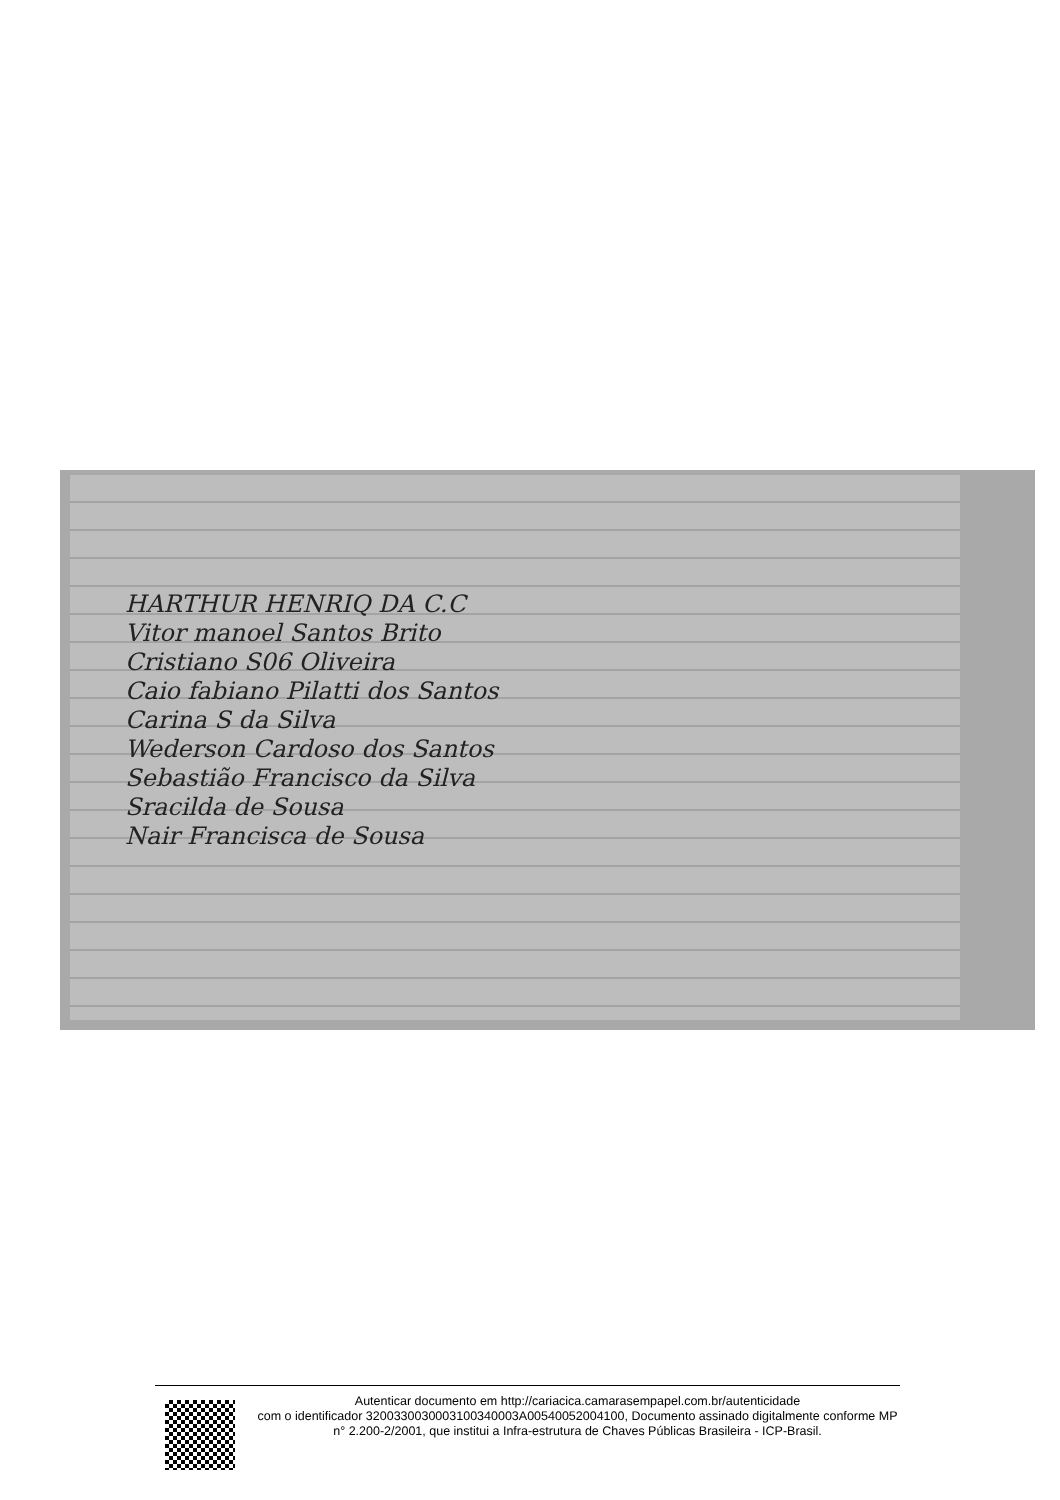HARTHUR HENRIQ DA C.C
Vitor manoel Santos Brito
Cristiano S06 Oliveira
Caio fabiano Pilatti dos Santos
Carina S da Silva
Wederson Cardoso dos Santos
Sebastião Francisco da Silva
Sracilda de Sousa
Nair Francisca de Sousa
Autenticar documento em http://cariacica.camarasempapel.com.br/autenticidade
com o identificador 3200330030003100340003A00540052004100, Documento assinado digitalmente conforme MP n° 2.200-2/2001, que institui a Infra-estrutura de Chaves Públicas Brasileira - ICP-Brasil.